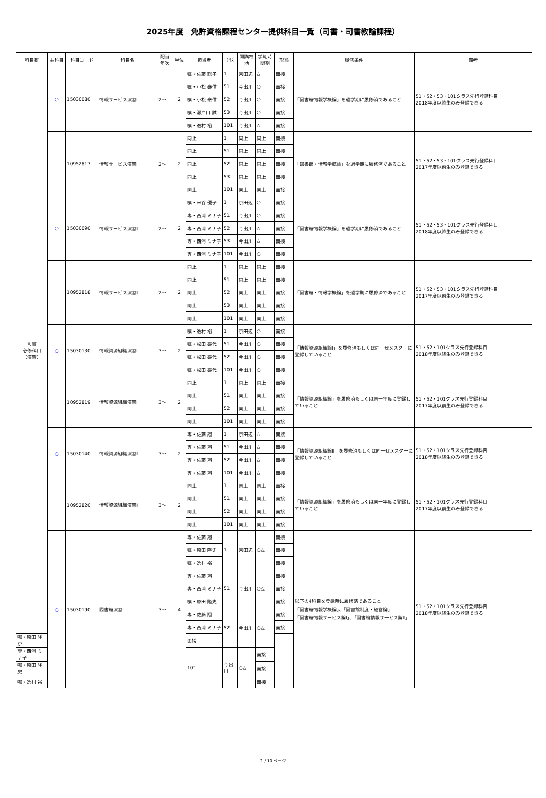2025年度　免許資格課程センター提供科目一覧（司書・司書教諭課程）
| 科目群 | 主科目 | 科目コード | 科目名 | 配当年次 | 単位 | 担当者 | ｸﾗｽ | 開講校地 | 学期時間割 | 形態 | 履修条件 | 備考 |
| --- | --- | --- | --- | --- | --- | --- | --- | --- | --- | --- | --- | --- |
| 司書 必修科目 （演習） | ○ | 15030080 | 情報サービス演習Ⅰ | 2～ | 2 | 嘱・佐藤 聡子 | 1 | 京田辺 | △ | 面接 | 「図書館情報学概論」を過学期に履修済であること | 51・52・53・101クラス先行登録科目 2018年度以降生のみ登録できる |
| | | | | | | 嘱・小松 泰信 | 51 | 今出川 | ○ | 面接 | | |
| | | | | | | 嘱・小松 泰信 | 52 | 今出川 | ○ | 面接 | | |
| | | | | | | 嘱・瀬戸口 誠 | 53 | 今出川 | ○ | 面接 | | |
| | | | | | | 嘱・逸村 裕 | 101 | 今出川 | △ | 面接 | | |
| | | 10952817 | 情報サービス演習Ⅰ | 2～ | 2 | 同上 | 1 | 同上 | 同上 | 面接 | 「図書館・情報学概論」を過学期に履修済であること | 51・52・53・101クラス先行登録科目 2017年度以前生のみ登録できる |
| | | | | | | 同上 | 51 | 同上 | 同上 | 面接 | | |
| | | | | | | 同上 | 52 | 同上 | 同上 | 面接 | | |
| | | | | | | 同上 | 53 | 同上 | 同上 | 面接 | | |
| | | | | | | 同上 | 101 | 同上 | 同上 | 面接 | | |
| | ○ | 15030090 | 情報サービス演習Ⅱ | 2～ | 2 | 嘱・米谷 優子 | 1 | 京田辺 | ○ | 面接 | 「図書館情報学概論」を過学期に履修済であること | 51・52・53・101クラス先行登録科目 2018年度以降生のみ登録できる |
| | | | | | | 専・西浦 ミナ子 | 51 | 今出川 | ○ | 面接 | | |
| | | | | | | 専・西浦 ミナ子 | 52 | 今出川 | △ | 面接 | | |
| | | | | | | 専・西浦 ミナ子 | 53 | 今出川 | △ | 面接 | | |
| | | | | | | 専・西浦 ミナ子 | 101 | 今出川 | ○ | 面接 | | |
| | | 10952818 | 情報サービス演習Ⅱ | 2～ | 2 | 同上 | 1 | 同上 | 同上 | 面接 | 「図書館・情報学概論」を過学期に履修済であること | 51・52・53・101クラス先行登録科目 2017年度以前生のみ登録できる |
| | | | | | | 同上 | 51 | 同上 | 同上 | 面接 | | |
| | | | | | | 同上 | 52 | 同上 | 同上 | 面接 | | |
| | | | | | | 同上 | 53 | 同上 | 同上 | 面接 | | |
| | | | | | | 同上 | 101 | 同上 | 同上 | 面接 | | |
| | ○ | 15030130 | 情報資源組織演習Ⅰ | 3～ | 2 | 嘱・逸村 裕 | 1 | 京田辺 | ○ | 面接 | 「情報資源組織論Ⅰ」を履修済もしくは同一セメスターに登録していること | 51・52・101クラス先行登録科目 2018年度以降生のみ登録できる |
| | | | | | | 嘱・松田 泰代 | 51 | 今出川 | ○ | 面接 | | |
| | | | | | | 嘱・松田 泰代 | 52 | 今出川 | ○ | 面接 | | |
| | | | | | | 嘱・松田 泰代 | 101 | 今出川 | ○ | 面接 | | |
| | | 10952819 | 情報資源組織演習Ⅰ | 3～ | 2 | 同上 | 1 | 同上 | 同上 | 面接 | 「情報資源組織論」を履修済もしくは同一年度に登録していること | 51・52・101クラス先行登録科目 2017年度以前生のみ登録できる |
| | | | | | | 同上 | 51 | 同上 | 同上 | 面接 | | |
| | | | | | | 同上 | 52 | 同上 | 同上 | 面接 | | |
| | | | | | | 同上 | 101 | 同上 | 同上 | 面接 | | |
| | ○ | 15030140 | 情報資源組織演習Ⅱ | 3～ | 2 | 専・佐藤 翔 | 1 | 京田辺 | △ | 面接 | 「情報資源組織論Ⅱ」を履修済もしくは同一セメスターに登録していること | 51・52・101クラス先行登録科目 2018年度以降生のみ登録できる |
| | | | | | | 専・佐藤 翔 | 51 | 今出川 | △ | 面接 | | |
| | | | | | | 専・佐藤 翔 | 52 | 今出川 | △ | 面接 | | |
| | | | | | | 専・佐藤 翔 | 101 | 今出川 | △ | 面接 | | |
| | | 10952820 | 情報資源組織演習Ⅱ | 3～ | 2 | 同上 | 1 | 同上 | 同上 | 面接 | 「情報資源組織論」を履修済もしくは同一年度に登録していること | 51・52・101クラス先行登録科目 2017年度以前生のみ登録できる |
| | | | | | | 同上 | 51 | 同上 | 同上 | 面接 | | |
| | | | | | | 同上 | 52 | 同上 | 同上 | 面接 | | |
| | | | | | | 同上 | 101 | 同上 | 同上 | 面接 | | |
| | ○ | 15030190 | 図書館演習 | 3～ | 4 | 専・佐藤 翔 | 1 | 京田辺 | ○△ | 面接 | 以下の4科目を登録時に履修済であること 「図書館情報学概論」、「図書館制度・経営論」 「図書館情報サービス論Ⅰ」、「図書館情報サービス論Ⅱ」 | 51・52・101クラス先行登録科目 2018年度以降生のみ登録できる |
| | | | | | | 嘱・原田 隆史 | | | | 面接 | | |
| | | | | | | 嘱・逸村 裕 | | | | 面接 | | |
| | | | | | | 専・佐藤 翔 | 51 | 今出川 | ○△ | 面接 | | |
| | | | | | | 専・西浦 ミナ子 | | | | 面接 | | |
| | | | | | | 嘱・原田 隆史 | | | | 面接 | | |
| | | | | | | 専・佐藤 翔 | 52 | 今出川 | ○△ | 面接 | | |
| | | | | | | 専・西浦 ミナ子 | | | | 面接 | | |
| 嘱・原田 隆史 | | | | | | 面接 | | | | | | |
| 専・西浦 ミナ子 | | | | | | 101 | 今出川 | ○△ | 面接 | | | |
| 嘱・原田 隆史 | | | | | | | | | 面接 | | | |
| 嘱・逸村 裕 | | | | | | | | | 面接 | | | |
2 / 10 ページ